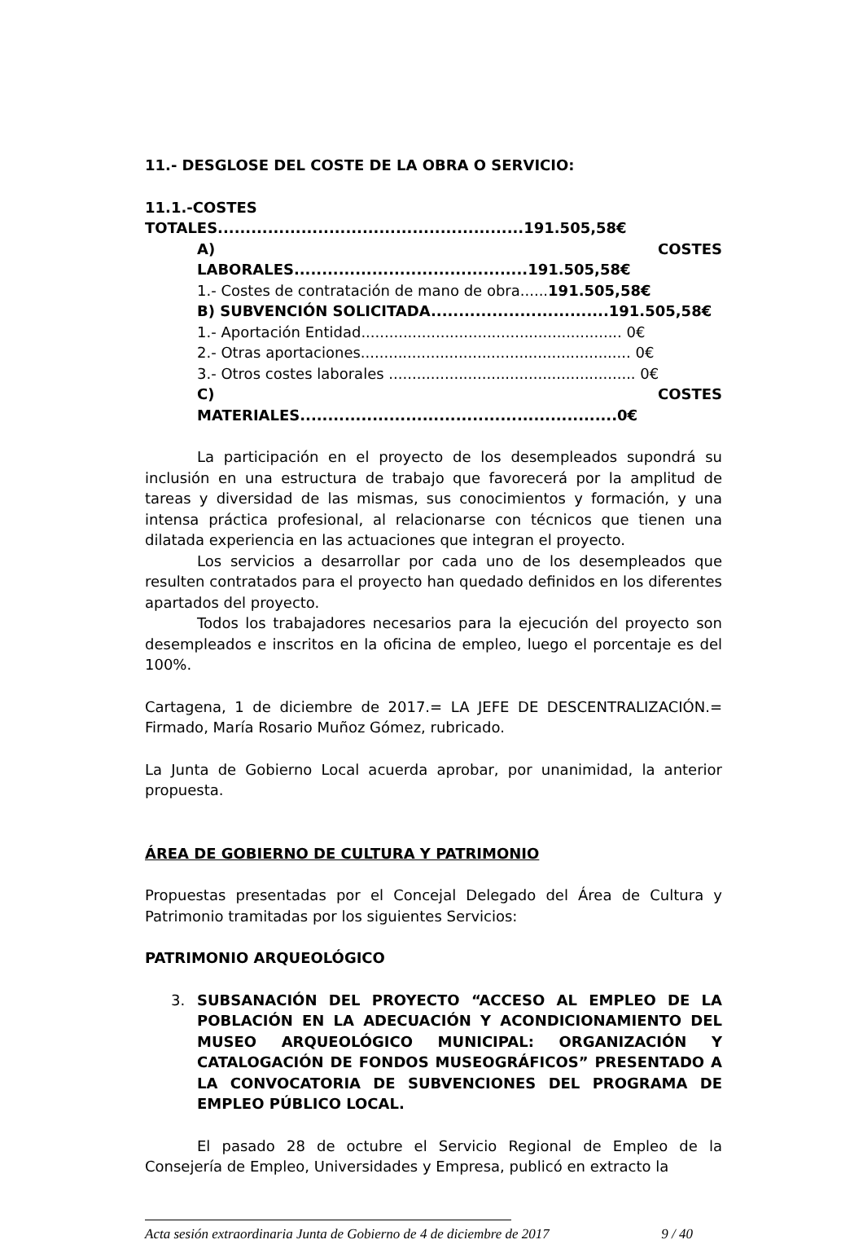11.- DESGLOSE DEL COSTE DE LA OBRA O SERVICIO:
11.1.-COSTES TOTALES.......................................................191.505,58€
A) COSTES LABORALES..........................................191.505,58€
1.- Costes de contratación de mano de obra......191.505,58€
B) SUBVENCIÓN SOLICITADA................................191.505,58€
1.- Aportación Entidad........................................................ 0€
2.- Otras aportaciones.......................................................... 0€
3.- Otros costes laborales ..................................................... 0€
C) COSTES MATERIALES.........................................................0€
La participación en el proyecto de los desempleados supondrá su inclusión en una estructura de trabajo que favorecerá por la amplitud de tareas y diversidad de las mismas, sus conocimientos y formación, y una intensa práctica profesional, al relacionarse con técnicos que tienen una dilatada experiencia en las actuaciones que integran el proyecto.
Los servicios a desarrollar por cada uno de los desempleados que resulten contratados para el proyecto han quedado definidos en los diferentes apartados del proyecto.
Todos los trabajadores necesarios para la ejecución del proyecto son desempleados e inscritos en la oficina de empleo, luego el porcentaje es del 100%.
Cartagena, 1 de diciembre de 2017.= LA JEFE DE DESCENTRALIZACIÓN.= Firmado, María Rosario Muñoz Gómez, rubricado.
La Junta de Gobierno Local acuerda aprobar, por unanimidad, la anterior propuesta.
ÁREA DE GOBIERNO DE CULTURA Y PATRIMONIO
Propuestas presentadas por el Concejal Delegado del Área de Cultura y Patrimonio tramitadas por los siguientes Servicios:
PATRIMONIO ARQUEOLÓGICO
3. SUBSANACIÓN DEL PROYECTO “ACCESO AL EMPLEO DE LA POBLACIÓN EN LA ADECUACIÓN Y ACONDICIONAMIENTO DEL MUSEO ARQUEOLÓGICO MUNICIPAL: ORGANIZACIÓN Y CATALOGACIÓN DE FONDOS MUSEOGRÁFICOS” PRESENTADO A LA CONVOCATORIA DE SUBVENCIONES DEL PROGRAMA DE EMPLEO PÚBLICO LOCAL.
El pasado 28 de octubre el Servicio Regional de Empleo de la Consejería de Empleo, Universidades y Empresa, publicó en extracto la
Acta sesión extraordinaria Junta de Gobierno de 4 de diciembre de 2017 9 / 40